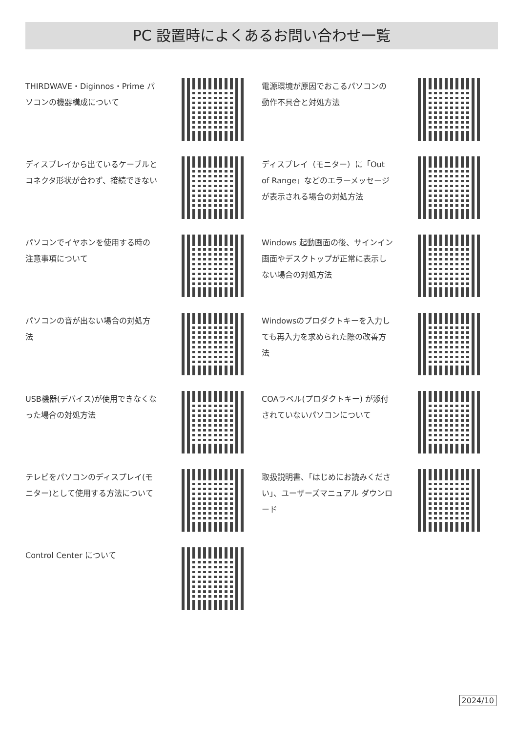PC 設置時によくあるお問い合わせ一覧
THIRDWAVE・Diginnos・Prime パソコンの機器構成について
電源環境が原因でおこるパソコンの動作不具合と対処方法
ディスプレイから出ているケーブルとコネクタ形状が合わず、接続できない
ディスプレイ（モニター）に「Out of Range」などのエラーメッセージが表示される場合の対処方法
パソコンでイヤホンを使用する時の注意事項について
Windows 起動画面の後、サインイン画面やデスクトップが正常に表示しない場合の対処方法
パソコンの音が出ない場合の対処方法
Windowsのプロダクトキーを入力しても再入力を求められた際の改善方法
USB機器(デバイス)が使用できなくなった場合の対処方法
COAラベル(プロダクトキー) が添付されていないパソコンについて
テレビをパソコンのディスプレイ(モニター)として使用する方法について
取扱説明書、「はじめにお読みください」、ユーザーズマニュアル ダウンロード
Control Center について
2024/10